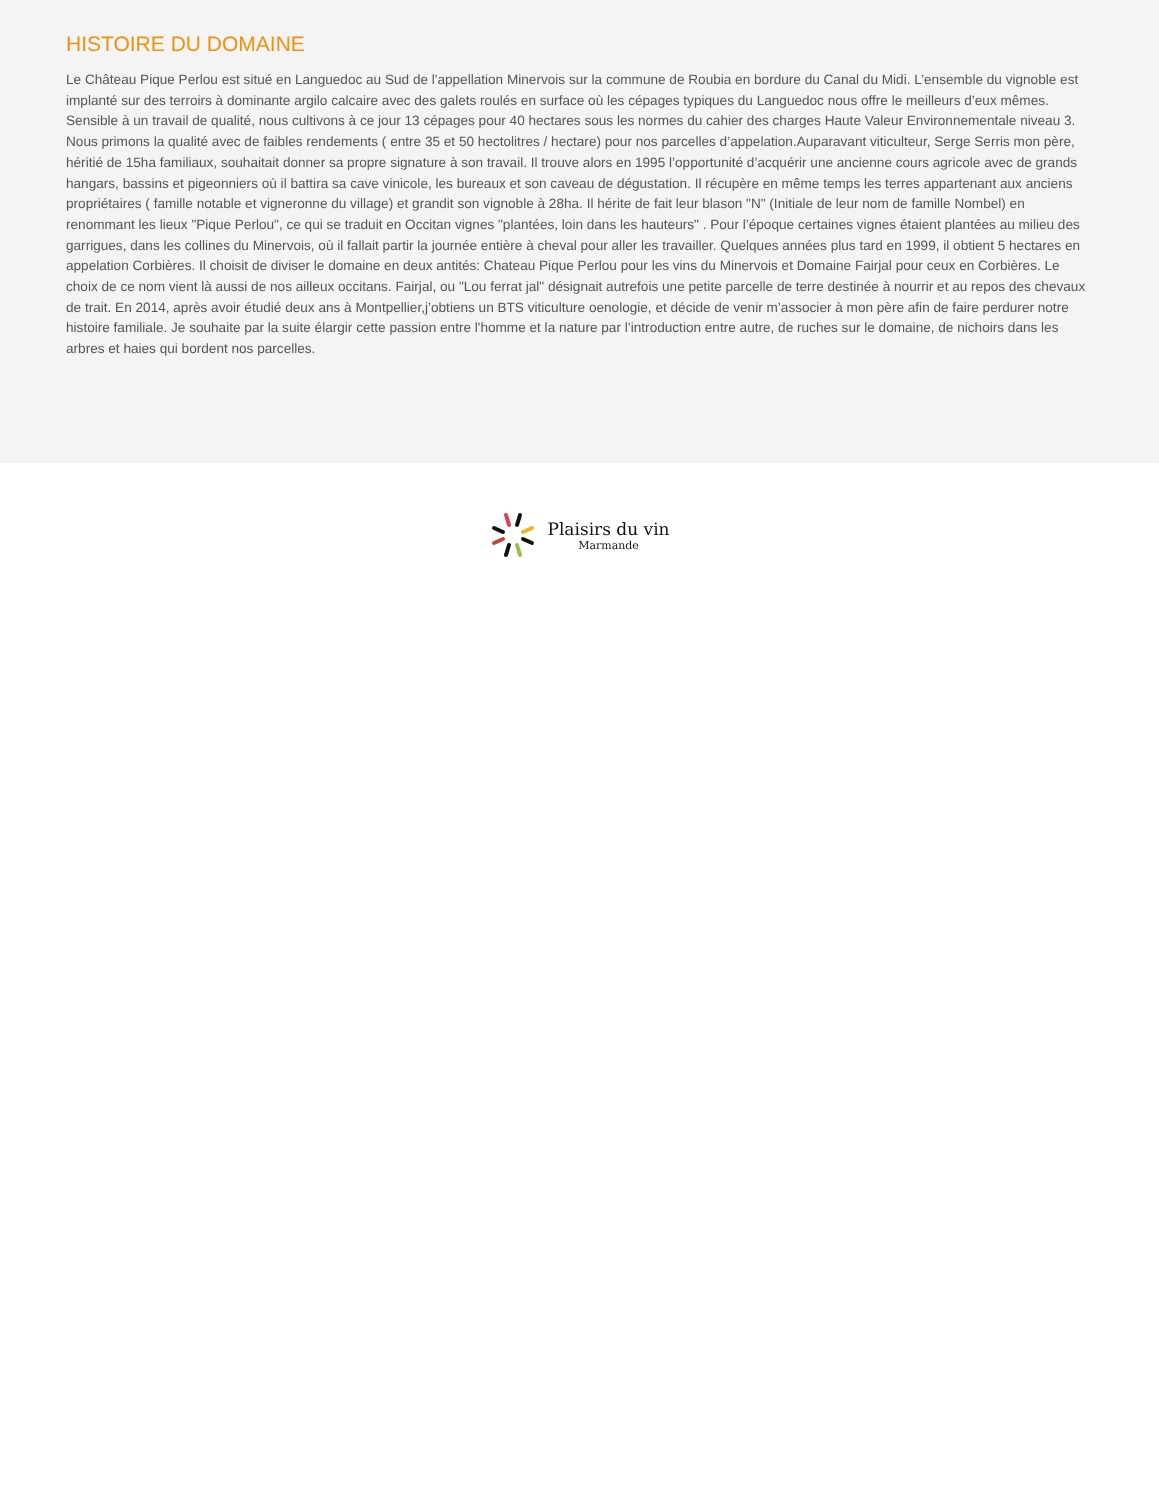HISTOIRE DU DOMAINE
Le Château Pique Perlou est situé en Languedoc au Sud de l'appellation Minervois sur la commune de Roubia en bordure du Canal du Midi. L’ensemble du vignoble est implanté sur des terroirs à dominante argilo calcaire avec des galets roulés en surface où les cépages typiques du Languedoc nous offre le meilleurs d’eux mêmes. Sensible à un travail de qualité, nous cultivons à ce jour 13 cépages pour 40 hectares sous les normes du cahier des charges Haute Valeur Environnementale niveau 3. Nous primons la qualité avec de faibles rendements ( entre 35 et 50 hectolitres / hectare) pour nos parcelles d’appelation.Auparavant viticulteur, Serge Serris mon père, héritié de 15ha familiaux, souhaitait donner sa propre signature à son travail. Il trouve alors en 1995 l’opportunité d’acquérir une ancienne cours agricole avec de grands hangars, bassins et pigeonniers où il battira sa cave vinicole, les bureaux et son caveau de dégustation. Il récupère en même temps les terres appartenant aux anciens propriétaires ( famille notable et vigneronne du village) et grandit son vignoble à 28ha. Il hérite de fait leur blason "N" (Initiale de leur nom de famille Nombel) en renommant les lieux "Pique Perlou", ce qui se traduit en Occitan vignes "plantées, loin dans les hauteurs" . Pour l’époque certaines vignes étaient plantées au milieu des garrigues, dans les collines du Minervois, où il fallait partir la journée entière à cheval pour aller les travailler. Quelques années plus tard en 1999, il obtient 5 hectares en appelation Corbières. Il choisit de diviser le domaine en deux antités: Chateau Pique Perlou pour les vins du Minervois et Domaine Fairjal pour ceux en Corbières. Le choix de ce nom vient là aussi de nos ailleux occitans. Fairjal, ou "Lou ferrat jal" désignait autrefois une petite parcelle de terre destinée à nourrir et au repos des chevaux de trait. En 2014, après avoir étudié deux ans à Montpellier,j’obtiens un BTS viticulture oenologie, et décide de venir m’associer à mon père afin de faire perdurer notre histoire familiale. Je souhaite par la suite élargir cette passion entre l'homme et la nature par l’introduction entre autre, de ruches sur le domaine, de nichoirs dans les arbres et haies qui bordent nos parcelles.
Plaisirs du vin
Marmande